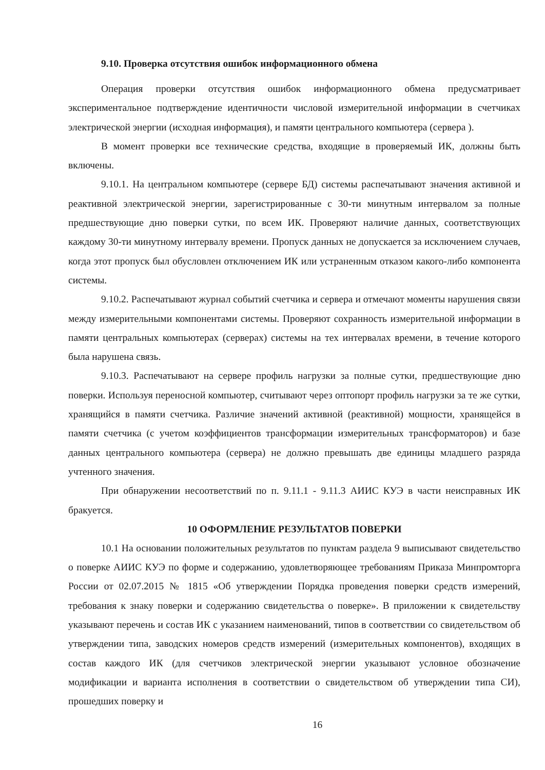9.10. Проверка отсутствия ошибок информационного обмена
Операция проверки отсутствия ошибок информационного обмена предусматривает экспериментальное подтверждение идентичности числовой измерительной информации в счетчиках электрической энергии (исходная информация), и памяти центрального компьютера (сервера ).
В момент проверки все технические средства, входящие в проверяемый ИК, должны быть включены.
9.10.1. На центральном компьютере (сервере БД) системы распечатывают значения активной и реактивной электрической энергии, зарегистрированные с 30-ти минутным интервалом за полные предшествующие дню поверки сутки, по всем ИК. Проверяют наличие данных, соответствующих каждому 30-ти минутному интервалу времени. Пропуск данных не допускается за исключением случаев, когда этот пропуск был обусловлен отключением ИК или устраненным отказом какого-либо компонента системы.
9.10.2. Распечатывают журнал событий счетчика и сервера и отмечают моменты нарушения связи между измерительными компонентами системы. Проверяют сохранность измерительной информации в памяти центральных компьютерах (серверах) системы на тех интервалах времени, в течение которого была нарушена связь.
9.10.3. Распечатывают на сервере профиль нагрузки за полные сутки, предшествующие дню поверки. Используя переносной компьютер, считывают через оптопорт профиль нагрузки за те же сутки, хранящийся в памяти счетчика. Различие значений активной (реактивной) мощности, хранящейся в памяти счетчика (с учетом коэффициентов трансформации измерительных трансформаторов) и базе данных центрального компьютера (сервера) не должно превышать две единицы младшего разряда учтенного значения.
При обнаружении несоответствий по п. 9.11.1 - 9.11.3 АИИС КУЭ в части неисправных ИК бракуется.
10 ОФОРМЛЕНИЕ РЕЗУЛЬТАТОВ ПОВЕРКИ
10.1 На основании положительных результатов по пунктам раздела 9 выписывают свидетельство о поверке АИИС КУЭ по форме и содержанию, удовлетворяющее требованиям Приказа Минпромторга России от 02.07.2015 № 1815 «Об утверждении Порядка проведения поверки средств измерений, требования к знаку поверки и содержанию свидетельства о поверке». В приложении к свидетельству указывают перечень и состав ИК с указанием наименований, типов в соответствии со свидетельством об утверждении типа, заводских номеров средств измерений (измерительных компонентов), входящих в состав каждого ИК (для счетчиков электрической энергии указывают условное обозначение модификации и варианта исполнения в соответствии о свидетельством об утверждении типа СИ), прошедших поверку и
16